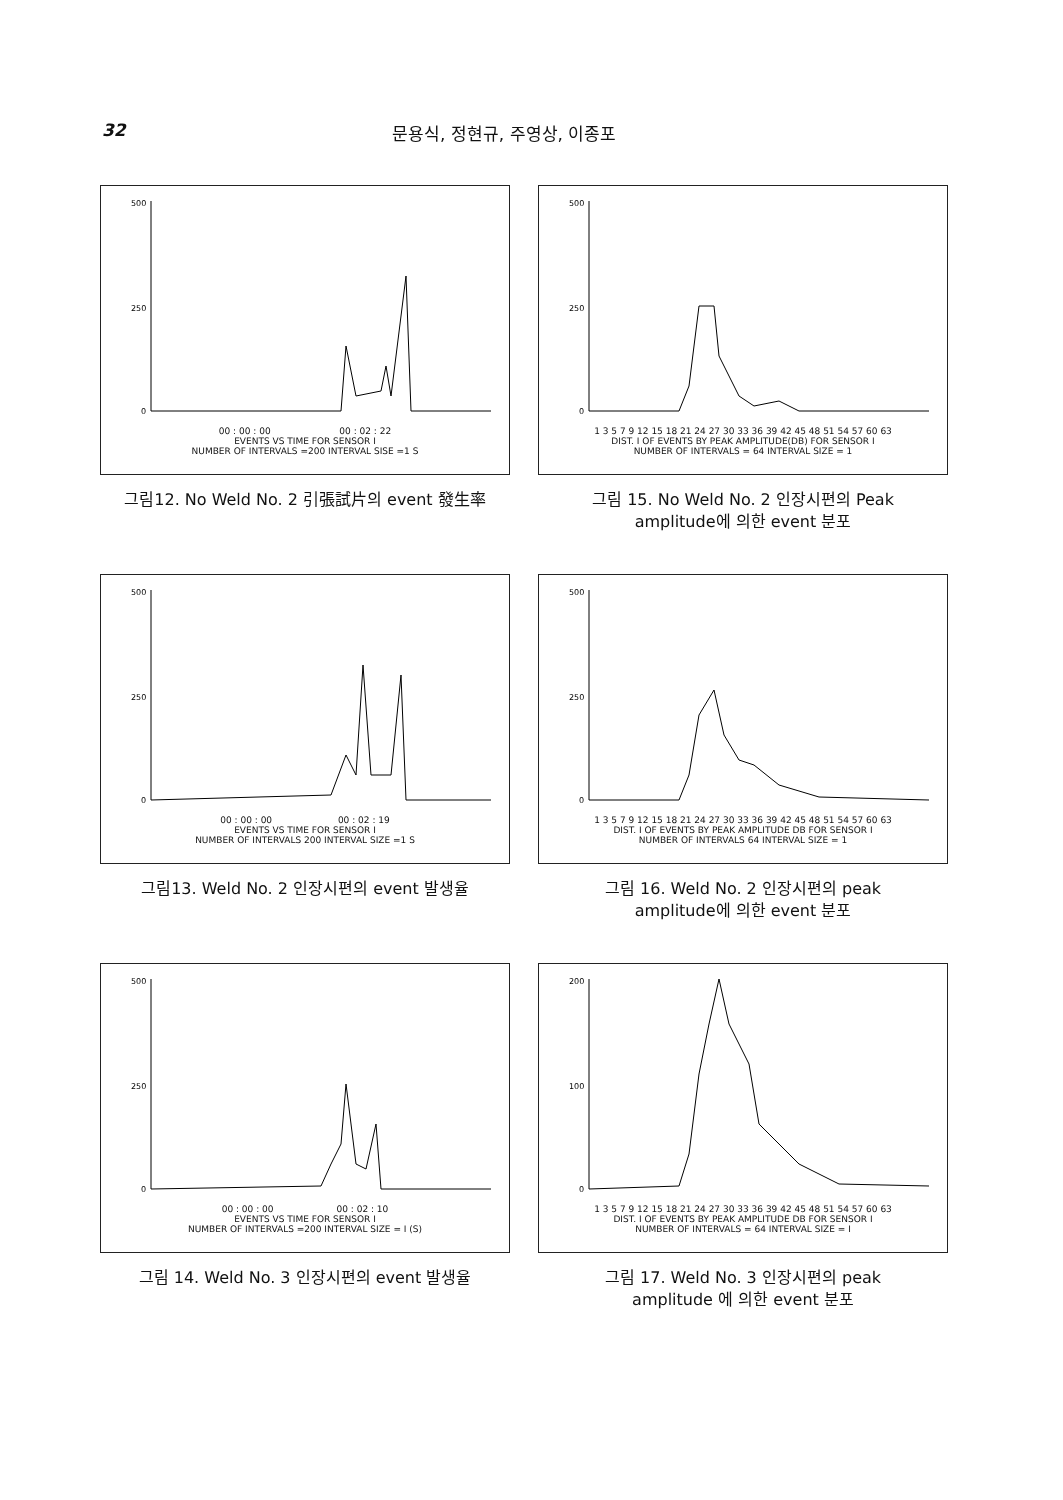32 문용식, 정현규, 주영상, 이종포
500
250
0
00 : 00 : 00 00 : 02 : 22
EVENTS VS TIME FOR SENSOR I
NUMBER OF INTERVALS =200 INTERVAL SISE =1 S
그림12. No Weld No. 2 引張試片의 event 發生率
500
250
0
1 3 5 7 9 12 15 18 21 24 27 30 33 36 39 42 45 48 51 54 57 60 63
DIST. I OF EVENTS BY PEAK AMPLITUDE(DB) FOR SENSOR I
NUMBER OF INTERVALS = 64 INTERVAL SIZE = 1
그림 15. No Weld No. 2 인장시편의 Peak
amplitude에 의한 event 분포
500
250
0
00 : 00 : 00 00 : 02 : 19
EVENTS VS TIME FOR SENSOR I
NUMBER OF INTERVALS 200 INTERVAL SIZE =1 S
그림13. Weld No. 2 인장시편의 event 발생율
500
250
0
1 3 5 7 9 12 15 18 21 24 27 30 33 36 39 42 45 48 51 54 57 60 63
DIST. I OF EVENTS BY PEAK AMPLITUDE DB FOR SENSOR I
NUMBER OF INTERVALS 64 INTERVAL SIZE = 1
그림 16. Weld No. 2 인장시편의 peak
amplitude에 의한 event 분포
500
250
0
00 : 00 : 00 00 : 02 : 10
EVENTS VS TIME FOR SENSOR I
NUMBER OF INTERVALS =200 INTERVAL SIZE = I (S)
그림 14. Weld No. 3 인장시편의 event 발생율
200
100
0
1 3 5 7 9 12 15 18 21 24 27 30 33 36 39 42 45 48 51 54 57 60 63
DIST. I OF EVENTS BY PEAK AMPLITUDE DB FOR SENSOR I
NUMBER OF INTERVALS = 64 INTERVAL SIZE = I
그림 17. Weld No. 3 인장시편의 peak
amplitude 에 의한 event 분포